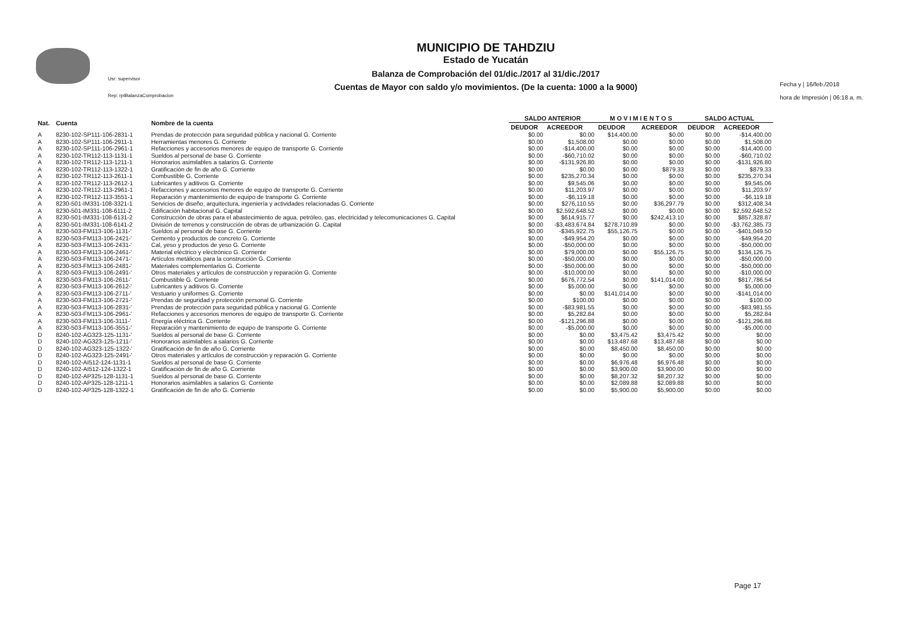Usr: supervisor
Rep: rptBalanzaComprobacion
MUNICIPIO DE TAHDZIU
Estado de Yucatán
Balanza de Comprobación del 01/dic./2017 al 31/dic./2017
Cuentas de Mayor con saldo y/o movimientos. (De la cuenta: 1000 a la 9000)
Fecha y | 16/feb./2018
hora de Impresión | 06:18 a. m.
| Nat. | Cuenta | Nombre de la cuenta | SALDO ANTERIOR | | M O V I M I E N T O S | | SALDO ACTUAL | |
| --- | --- | --- | --- | --- | --- | --- | --- | --- |
| | | | DEUDOR | ACREEDOR | DEUDOR | ACREEDOR | DEUDOR | ACREEDOR |
| A | 8230-102-SP111-106-2831-1 | Prendas de protección para seguridad pública y nacional G. Corriente | $0.00 | $0.00 | $14,400.00 | $0.00 | $0.00 | -$14,400.00 |
| A | 8230-102-SP111-106-2911-1 | Herramientas menores G. Corriente | $0.00 | $1,508.00 | $0.00 | $0.00 | $0.00 | $1,508.00 |
| A | 8230-102-SP111-106-2961-1 | Refacciones y accesorios menores de equipo de transporte G. Corriente | $0.00 | -$14,400.00 | $0.00 | $0.00 | $0.00 | -$14,400.00 |
| A | 8230-102-TR112-113-1131-1 | Sueldos al personal de base G. Corriente | $0.00 | -$60,710.02 | $0.00 | $0.00 | $0.00 | -$60,710.02 |
| A | 8230-102-TR112-113-1211-1 | Honorarios asimilables a salarios G. Corriente | $0.00 | -$131,926.80 | $0.00 | $0.00 | $0.00 | -$131,926.80 |
| A | 8230-102-TR112-113-1322-1 | Gratificación de fin de año G. Corriente | $0.00 | $0.00 | $0.00 | $879.33 | $0.00 | $879.33 |
| A | 8230-102-TR112-113-2611-1 | Combustible G. Corriente | $0.00 | $235,270.34 | $0.00 | $0.00 | $0.00 | $235,270.34 |
| A | 8230-102-TR112-113-2612-1 | Lubricantes y aditivos G. Corriente | $0.00 | $9,545.06 | $0.00 | $0.00 | $0.00 | $9,545.06 |
| A | 8230-102-TR112-113-2961-1 | Refacciones y accesorios menores de equipo de transporte G. Corriente | $0.00 | $11,203.97 | $0.00 | $0.00 | $0.00 | $11,203.97 |
| A | 8230-102-TR112-113-3551-1 | Reparación y mantenimiento de equipo de transporte G. Corriente | $0.00 | -$6,119.18 | $0.00 | $0.00 | $0.00 | -$6,119.18 |
| A | 8230-501-IM331-108-3321-1 | Servicios de diseño, arquitectura, ingeniería y actividades relacionadas G. Corriente | $0.00 | $276,110.55 | $0.00 | $36,297.79 | $0.00 | $312,408.34 |
| A | 8230-501-IM331-108-6111-2 | Edificación habitacional G. Capital | $0.00 | $2,592,648.52 | $0.00 | $0.00 | $0.00 | $2,592,648.52 |
| A | 8230-501-IM331-108-6131-2 | Construcción de obras para el abastecimiento de agua, petróleo, gas, electricidad y telecomunicaciones G. Capital | $0.00 | $614,915.77 | $0.00 | $242,413.10 | $0.00 | $857,328.87 |
| A | 8230-501-IM331-108-6141-2 | División de terrenos y construcción de obras de urbanización G. Capital | $0.00 | -$3,483,674.84 | $278,710.89 | $0.00 | $0.00 | -$3,762,385.73 |
| A | 8230-503-FM113-106-1131-' | Sueldos al personal de base G. Corriente | $0.00 | -$345,922.75 | $55,126.75 | $0.00 | $0.00 | -$401,049.50 |
| A | 8230-503-FM113-106-2421-' | Cemento y productos de concreto G. Corriente | $0.00 | -$49,954.20 | $0.00 | $0.00 | $0.00 | -$49,954.20 |
| A | 8230-503-FM113-106-2431-' | Cal, yeso y productos de yeso G. Corriente | $0.00 | -$50,000.00 | $0.00 | $0.00 | $0.00 | -$50,000.00 |
| A | 8230-503-FM113-106-2461-' | Material eléctrico y electrónico G. Corriente | $0.00 | $79,000.00 | $0.00 | $55,126.75 | $0.00 | $134,126.75 |
| A | 8230-503-FM113-106-2471-' | Artículos metálicos para la construcción G. Corriente | $0.00 | -$50,000.00 | $0.00 | $0.00 | $0.00 | -$50,000.00 |
| A | 8230-503-FM113-106-2481-' | Materiales complementarios G. Corriente | $0.00 | -$50,000.00 | $0.00 | $0.00 | $0.00 | -$50,000.00 |
| A | 8230-503-FM113-106-2491-' | Otros materiales y artículos de construcción y reparación G. Corriente | $0.00 | -$10,000.00 | $0.00 | $0.00 | $0.00 | -$10,000.00 |
| A | 8230-503-FM113-106-2611-' | Combustible G. Corriente | $0.00 | $676,772.54 | $0.00 | $141,014.00 | $0.00 | $817,786.54 |
| A | 8230-503-FM113-106-2612-' | Lubricantes y aditivos G. Corriente | $0.00 | $5,000.00 | $0.00 | $0.00 | $0.00 | $5,000.00 |
| A | 8230-503-FM113-106-2711-' | Vestuario y uniformes G. Corriente | $0.00 | $0.00 | $141,014.00 | $0.00 | $0.00 | -$141,014.00 |
| A | 8230-503-FM113-106-2721-' | Prendas de seguridad y protección personal G. Corriente | $0.00 | $100.00 | $0.00 | $0.00 | $0.00 | $100.00 |
| A | 8230-503-FM113-106-2831-' | Prendas de protección para seguridad pública y nacional G. Corriente | $0.00 | -$83,981.55 | $0.00 | $0.00 | $0.00 | -$83,981.55 |
| A | 8230-503-FM113-106-2961-' | Refacciones y accesorios menores de equipo de transporte G. Corriente | $0.00 | $5,282.84 | $0.00 | $0.00 | $0.00 | $5,282.84 |
| A | 8230-503-FM113-106-3111-' | Energía eléctrica G. Corriente | $0.00 | -$121,296.88 | $0.00 | $0.00 | $0.00 | -$121,296.88 |
| A | 8230-503-FM113-106-3551-' | Reparación y mantenimiento de equipo de transporte G. Corriente | $0.00 | -$5,000.00 | $0.00 | $0.00 | $0.00 | -$5,000.00 |
| D | 8240-102-AG323-125-1131-' | Sueldos al personal de base G. Corriente | $0.00 | $0.00 | $3,475.42 | $3,475.42 | $0.00 | $0.00 |
| D | 8240-102-AG323-125-1211-' | Honorarios asimilables a salarios G. Corriente | $0.00 | $0.00 | $13,487.68 | $13,487.68 | $0.00 | $0.00 |
| D | 8240-102-AG323-125-1322-' | Gratificación de fin de año G. Corriente | $0.00 | $0.00 | $8,450.00 | $8,450.00 | $0.00 | $0.00 |
| D | 8240-102-AG323-125-2491-' | Otros materiales y artículos de construcción y reparación G. Corriente | $0.00 | $0.00 | $0.00 | $0.00 | $0.00 | $0.00 |
| D | 8240-102-AI512-124-1131-1 | Sueldos al personal de base G. Corriente | $0.00 | $0.00 | $6,976.48 | $6,976.48 | $0.00 | $0.00 |
| D | 8240-102-AI512-124-1322-1 | Gratificación de fin de año G. Corriente | $0.00 | $0.00 | $3,900.00 | $3,900.00 | $0.00 | $0.00 |
| D | 8240-102-AP325-128-1131-1 | Sueldos al personal de base G. Corriente | $0.00 | $0.00 | $8,207.32 | $8,207.32 | $0.00 | $0.00 |
| D | 8240-102-AP325-128-1211-1 | Honorarios asimilables a salarios G. Corriente | $0.00 | $0.00 | $2,089.88 | $2,089.88 | $0.00 | $0.00 |
| D | 8240-102-AP325-128-1322-1 | Gratificación de fin de año G. Corriente | $0.00 | $0.00 | $5,900.00 | $5,900.00 | $0.00 | $0.00 |
Page 17